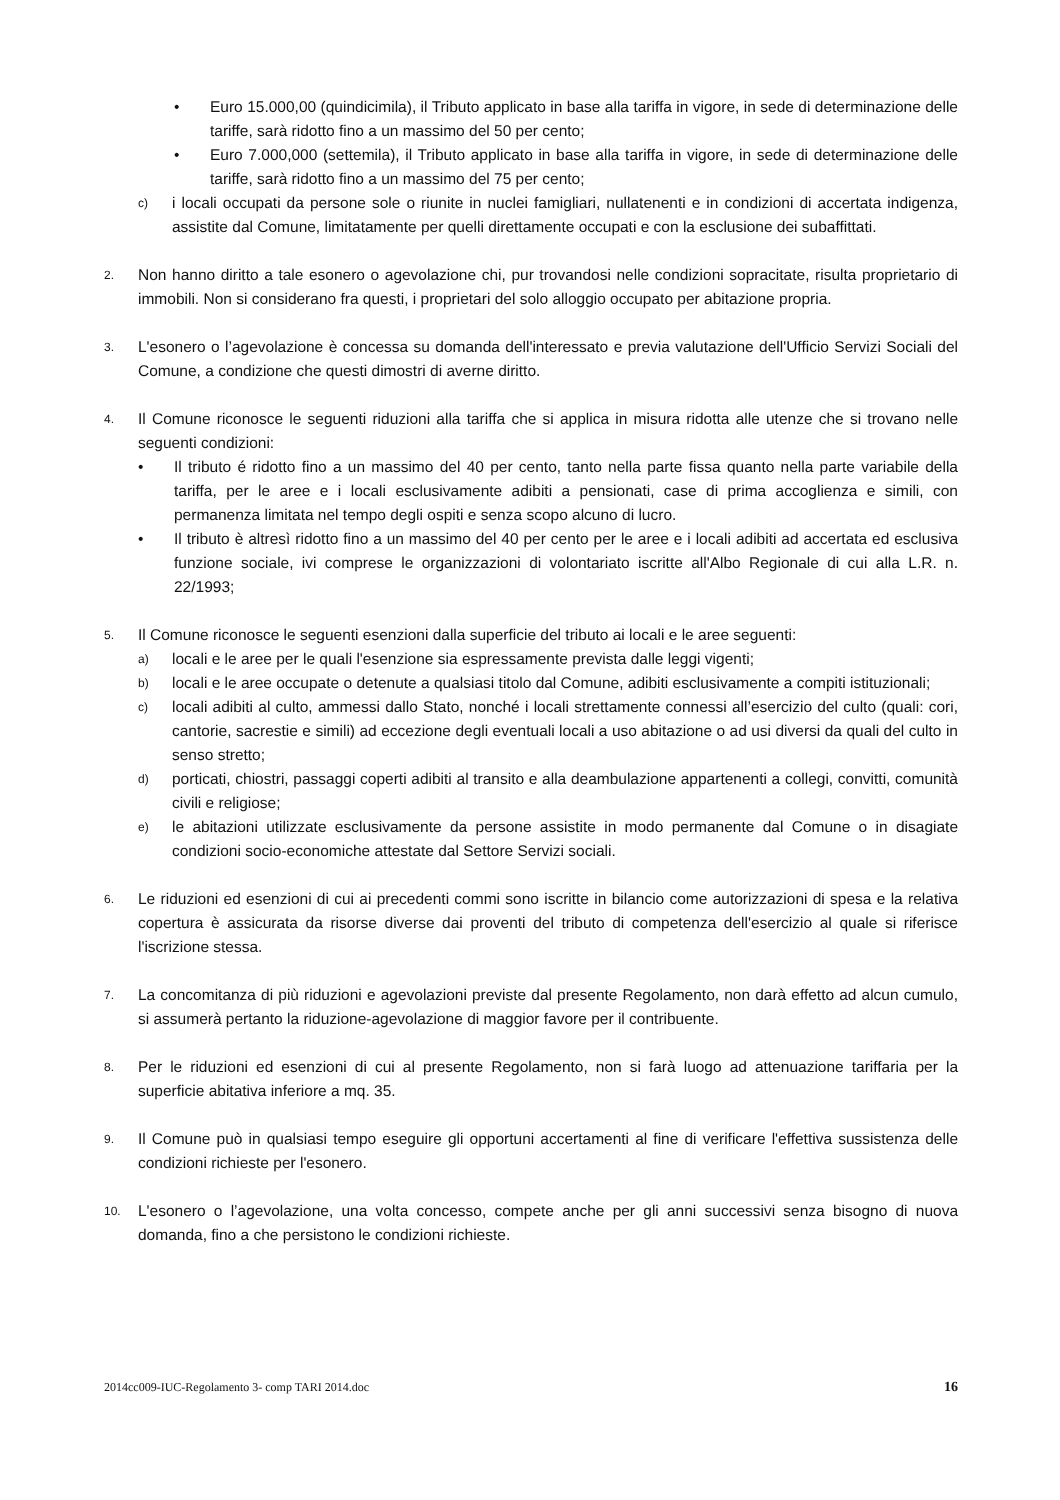• Euro 15.000,00 (quindicimila), il Tributo applicato in base alla tariffa in vigore, in sede di determinazione delle tariffe, sarà ridotto fino a un massimo del 50 per cento;
• Euro 7.000,000 (settemila), il Tributo applicato in base alla tariffa in vigore, in sede di determinazione delle tariffe, sarà ridotto fino a un massimo del 75 per cento;
c) i locali occupati da persone sole o riunite in nuclei famigliari, nullatenenti e in condizioni di accertata indigenza, assistite dal Comune, limitatamente per quelli direttamente occupati e con la esclusione dei subaffittati.
2. Non hanno diritto a tale esonero o agevolazione chi, pur trovandosi nelle condizioni sopracitate, risulta proprietario di immobili. Non si considerano fra questi, i proprietari del solo alloggio occupato per abitazione propria.
3. L'esonero o l’agevolazione è concessa su domanda dell'interessato e previa valutazione dell'Ufficio Servizi Sociali del Comune, a condizione che questi dimostri di averne diritto.
4. Il Comune riconosce le seguenti riduzioni alla tariffa che si applica in misura ridotta alle utenze che si trovano nelle seguenti condizioni:
• Il tributo é ridotto fino a un massimo del 40 per cento, tanto nella parte fissa quanto nella parte variabile della tariffa, per le aree e i locali esclusivamente adibiti a pensionati, case di prima accoglienza e simili, con permanenza limitata nel tempo degli ospiti e senza scopo alcuno di lucro.
• Il tributo è altresì ridotto fino a un massimo del 40 per cento per le aree e i locali adibiti ad accertata ed esclusiva funzione sociale, ivi comprese le organizzazioni di volontariato iscritte all'Albo Regionale di cui alla L.R. n. 22/1993;
5. Il Comune riconosce le seguenti esenzioni dalla superficie del tributo ai locali e le aree seguenti:
a) locali e le aree per le quali l'esenzione sia espressamente prevista dalle leggi vigenti;
b) locali e le aree occupate o detenute a qualsiasi titolo dal Comune, adibiti esclusivamente a compiti istituzionali;
c) locali adibiti al culto, ammessi dallo Stato, nonché i locali strettamente connessi all’esercizio del culto (quali: cori, cantorie, sacrestie e simili) ad eccezione degli eventuali locali a uso abitazione o ad usi diversi da quali del culto in senso stretto;
d) porticati, chiostri, passaggi coperti adibiti al transito e alla deambulazione appartenenti a collegi, convitti, comunità civili e religiose;
e) le abitazioni utilizzate esclusivamente da persone assistite in modo permanente dal Comune o in disagiate condizioni socio-economiche attestate dal Settore Servizi sociali.
6. Le riduzioni ed esenzioni di cui ai precedenti commi sono iscritte in bilancio come autorizzazioni di spesa e la relativa copertura è assicurata da risorse diverse dai proventi del tributo di competenza dell'esercizio al quale si riferisce l'iscrizione stessa.
7. La concomitanza di più riduzioni e agevolazioni previste dal presente Regolamento, non darà effetto ad alcun cumulo, si assumerà pertanto la riduzione-agevolazione di maggior favore per il contribuente.
8. Per le riduzioni ed esenzioni di cui al presente Regolamento, non si farà luogo ad attenuazione tariffaria per la superficie abitativa inferiore a mq. 35.
9. Il Comune può in qualsiasi tempo eseguire gli opportuni accertamenti al fine di verificare l'effettiva sussistenza delle condizioni richieste per l'esonero.
10. L'esonero o l’agevolazione, una volta concesso, compete anche per gli anni successivi senza bisogno di nuova domanda, fino a che persistono le condizioni richieste.
2014cc009-IUC-Regolamento 3- comp TARI 2014.doc 16